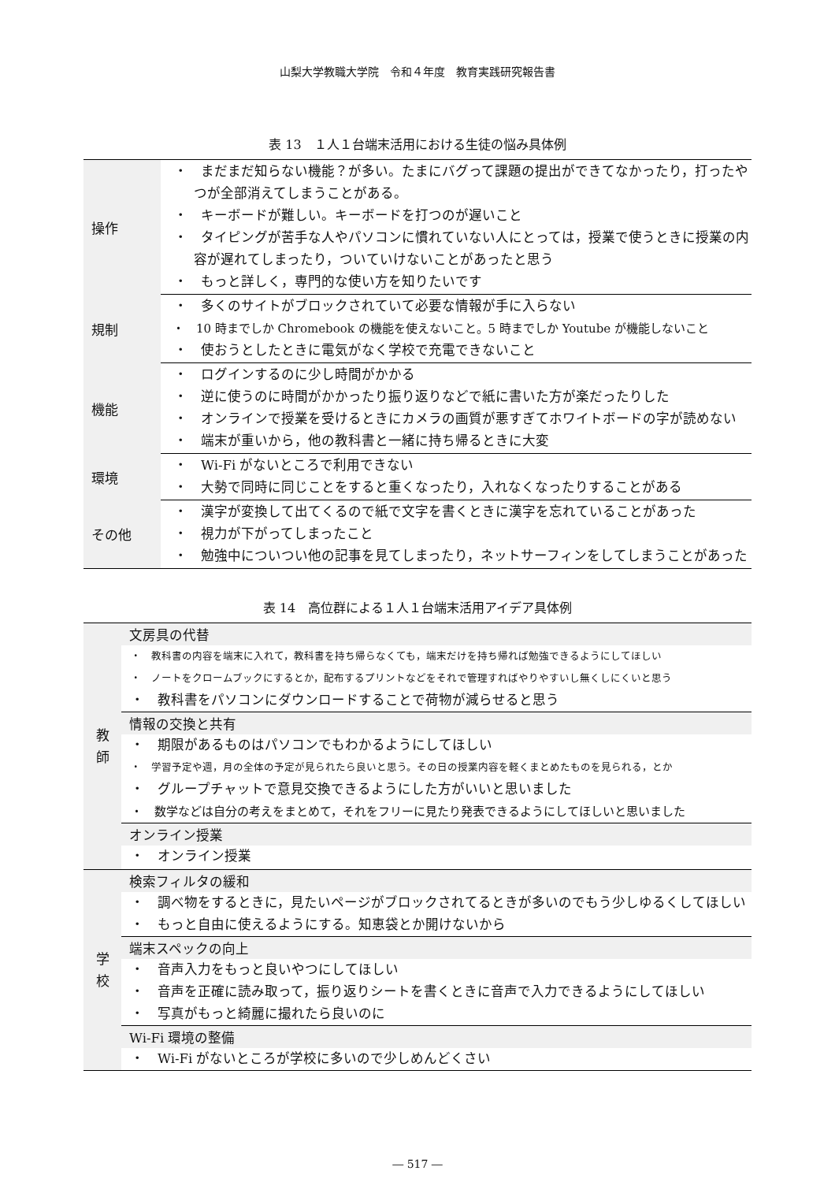山梨大学教職大学院　令和４年度　教育実践研究報告書
表 13　１人１台端末活用における生徒の悩み具体例
| 操作 | ・ まだまだ知らない機能？が多い。たまにバグって課題の提出ができてなかったり，打ったやつが全部消えてしまうことがある。 ・ キーボードが難しい。キーボードを打つのが遅いこと ・ タイピングが苦手な人やパソコンに慣れていない人にとっては，授業で使うときに授業の内容が遅れてしまったり，ついていけないことがあったと思う ・ もっと詳しく，専門的な使い方を知りたいです |
| 規制 | ・ 多くのサイトがブロックされていて必要な情報が手に入らない ・ 10 時までしか Chromebook の機能を使えないこと。5 時までしか Youtube が機能しないこと ・ 使おうとしたときに電気がなく学校で充電できないこと |
| 機能 | ・ ログインするのに少し時間がかかる ・ 逆に使うのに時間がかかったり振り返りなどで紙に書いた方が楽だったりした ・ オンラインで授業を受けるときにカメラの画質が悪すぎてホワイトボードの字が読めない ・ 端末が重いから，他の教科書と一緒に持ち帰るときに大変 |
| 環境 | ・ Wi-Fi がないところで利用できない ・ 大勢で同時に同じことをすると重くなったり，入れなくなったりすることがある |
| その他 | ・ 漢字が変換して出てくるので紙で文字を書くときに漢字を忘れていることがあった ・ 視力が下がってしまったこと ・ 勉強中についつい他の記事を見てしまったり，ネットサーフィンをしてしまうことがあった |
表 14　高位群による１人１台端末活用アイデア具体例
| 教 師 | 文房具の代替 |
| | ・ 教科書の内容を端末に入れて，教科書を持ち帰らなくても，端末だけを持ち帰れば勉強できるようにしてほしい |
| | ・ ノートをクロームブックにするとか，配布するプリントなどをそれで管理すればやりやすいし無くしにくいと思う |
| | ・ 教科書をパソコンにダウンロードすることで荷物が減らせると思う |
| | 情報の交換と共有 |
| | ・ 期限があるものはパソコンでもわかるようにしてほしい |
| | ・ 学習予定や週，月の全体の予定が見られたら良いと思う。その日の授業内容を軽くまとめたものを見られる，とか |
| | ・ グループチャットで意見交換できるようにした方がいいと思いました |
| | ・ 数学などは自分の考えをまとめて，それをフリーに見たり発表できるようにしてほしいと思いました |
| | オンライン授業 |
| | ・ オンライン授業 |
| 学 校 | 検索フィルタの緩和 |
| | ・ 調べ物をするときに，見たいページがブロックされてるときが多いのでもう少しゆるくしてほしい |
| | ・ もっと自由に使えるようにする。知恵袋とか開けないから |
| | 端末スペックの向上 |
| | ・ 音声入力をもっと良いやつにしてほしい |
| | ・ 音声を正確に読み取って，振り返りシートを書くときに音声で入力できるようにしてほしい |
| | ・ 写真がもっと綺麗に撮れたら良いのに |
| | Wi-Fi 環境の整備 |
| | ・ Wi-Fi がないところが学校に多いので少しめんどくさい |
― 517 ―